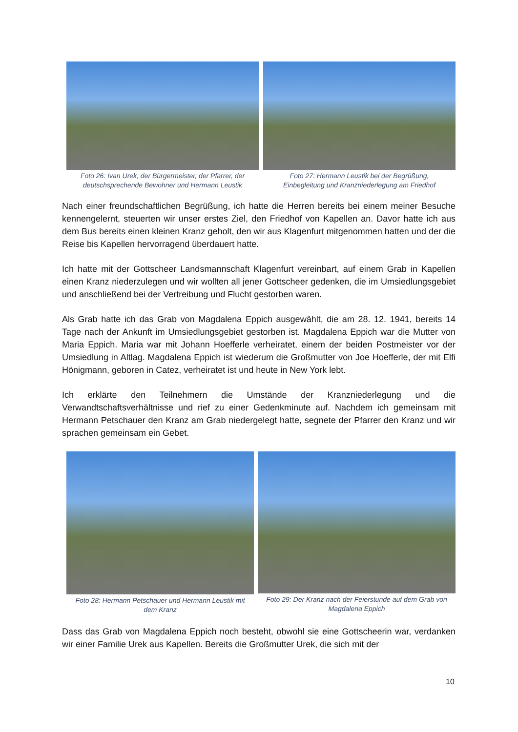Foto 26: Ivan Urek, der Bürgermeister, der Pfarrer, der
deutschsprechende Bewohner und Hermann Leustik
Foto 27: Hermann Leustik bei der Begrüßung,
Einbegleitung und Kranzniederlegung am Friedhof
Nach einer freundschaftlichen Begrüßung, ich hatte die Herren bereits bei einem meiner Besuche kennengelernt, steuerten wir unser erstes Ziel, den Friedhof von Kapellen an. Davor hatte ich aus dem Bus bereits einen kleinen Kranz geholt, den wir aus Klagenfurt mitgenommen hatten und der die Reise bis Kapellen hervorragend überdauert hatte.
Ich hatte mit der Gottscheer Landsmannschaft Klagenfurt vereinbart, auf einem Grab in Kapellen einen Kranz niederzulegen und wir wollten all jener Gottscheer gedenken, die im Umsiedlungsgebiet und anschließend bei der Vertreibung und Flucht gestorben waren.
Als Grab hatte ich das Grab von Magdalena Eppich ausgewählt, die am 28. 12. 1941, bereits 14 Tage nach der Ankunft im Umsiedlungsgebiet gestorben ist. Magdalena Eppich war die Mutter von Maria Eppich. Maria war mit Johann Hoefferle verheiratet, einem der beiden Postmeister vor der Umsiedlung in Altlag. Magdalena Eppich ist wiederum die Großmutter von Joe Hoefferle, der mit Elfi Hönigmann, geboren in Catez, verheiratet ist und heute in New York lebt.
Ich erklärte den Teilnehmern die Umstände der Kranzniederlegung und die Verwandtschaftsverhältnisse und rief zu einer Gedenkminute auf. Nachdem ich gemeinsam mit Hermann Petschauer den Kranz am Grab niedergelegt hatte, segnete der Pfarrer den Kranz und wir sprachen gemeinsam ein Gebet.
Foto 28: Hermann Petschauer und Hermann Leustik mit
dem Kranz
Foto 29: Der Kranz nach der Feierstunde auf dem Grab von
Magdalena Eppich
Dass das Grab von Magdalena Eppich noch besteht, obwohl sie eine Gottscheerin war, verdanken wir einer Familie Urek aus Kapellen. Bereits die Großmutter Urek, die sich mit der
10